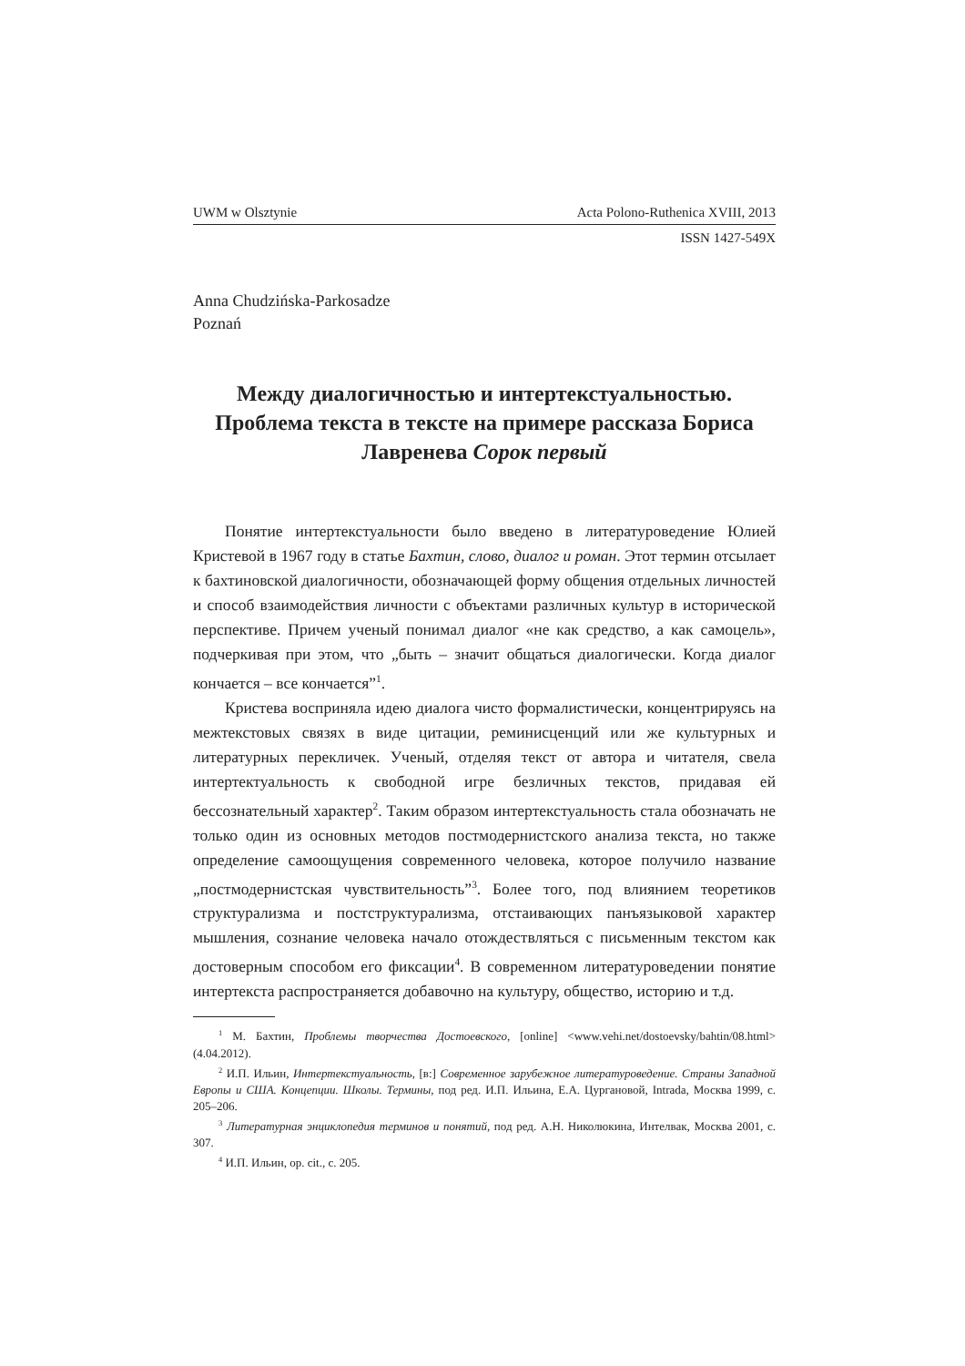UWM w Olsztynie Acta Polono-Ruthenica XVIII, 2013
ISSN 1427-549X
Anna Chudzińska-Parkosadze
Poznań
Между диалогичностью и интертекстуальностью. Проблема текста в тексте на примере рассказа Бориса Лавренева Сорок первый
Понятие интертекстуальности было введено в литературоведение Юлией Кристевой в 1967 году в статье Бахтин, слово, диалог и роман. Этот термин отсылает к бахтиновской диалогичности, обозначающей форму общения отдельных личностей и способ взаимодействия личности с объектами различных культур в исторической перспективе. Причем ученый понимал диалог «не как средство, а как самоцель», подчеркивая при этом, что „быть – значит общаться диалогически. Когда диалог кончается – все кончается”<sup>1</sup>.
Кристева восприняла идею диалога чисто формалистически, концентрируясь на межтекстовых связях в виде цитации, реминисценций или же культурных и литературных перекличек. Ученый, отделяя текст от автора и читателя, свела интертектуальность к свободной игре безличных текстов, придавая ей бессознательный характер<sup>2</sup>. Таким образом интертекстуальность стала обозначать не только один из основных методов постмодернистского анализа текста, но также определение самоощущения современного человека, которое получило название „постмодернистская чувствительность”<sup>3</sup>. Более того, под влиянием теоретиков структурализма и постструктурализма, отстаивающих панъязыковой характер мышления, сознание человека начало отождествляться с письменным текстом как достоверным способом его фиксации<sup>4</sup>. В современном литературоведении понятие интертекста распространяется добавочно на культуру, общество, историю и т.д.
<sup>1</sup> М. Бахтин, Проблемы творчества Достоевского, [online] <www.vehi.net/dostoevsky/bahtin/08.html> (4.04.2012).
<sup>2</sup> И.П. Ильин, Интертекстуальность, [в:] Современное зарубежное литературоведение. Страны Западной Европы и США. Концепции. Школы. Термины, под ред. И.П. Ильина, Е.А. Цургановой, Intrada, Москва 1999, с. 205–206.
<sup>3</sup> Литературная энциклопедия терминов и понятий, под ред. А.Н. Николюкина, Интелвак, Москва 2001, с. 307.
<sup>4</sup> И.П. Ильин, op. cit., с. 205.